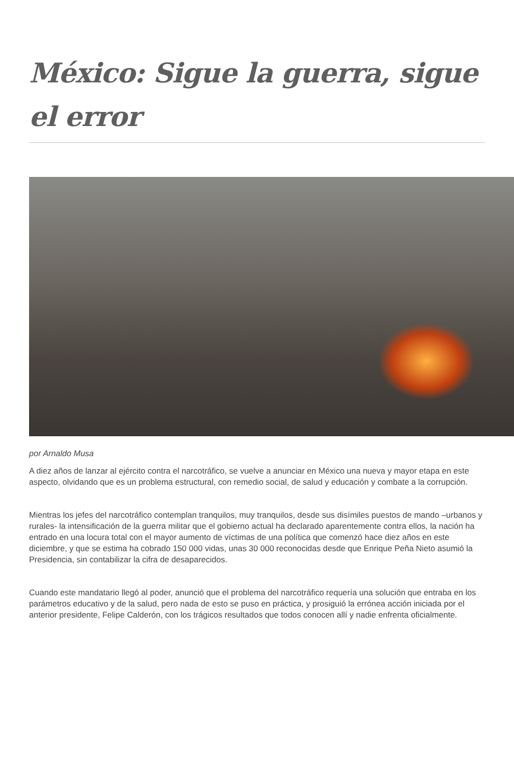México: Sigue la guerra, sigue el error
por Arnaldo Musa
A diez años de lanzar al ejército contra el narcotráfico, se vuelve a anunciar en México una nueva y mayor etapa en este aspecto, olvidando que es un problema estructural, con remedio social, de salud y educación y combate a la corrupción.
Mientras los jefes del narcotráfico contemplan tranquilos, muy tranquilos, desde sus disímiles puestos de mando –urbanos y rurales- la intensificación de la guerra militar que el gobierno actual ha declarado aparentemente contra ellos, la nación ha entrado en una locura total con el mayor aumento de víctimas de una política que comenzó hace diez años en este diciembre, y que se estima ha cobrado 150 000 vidas, unas 30 000 reconocidas desde que Enrique Peña Nieto asumió la Presidencia, sin contabilizar la cifra de desaparecidos.
Cuando este mandatario llegó al poder, anunció que el problema del narcotráfico requería una solución que entraba en los parámetros educativo y de la salud, pero nada de esto se puso en práctica, y prosiguió la errónea acción iniciada por el anterior presidente, Felipe Calderón, con los trágicos resultados que todos conocen allí y nadie enfrenta oficialmente.